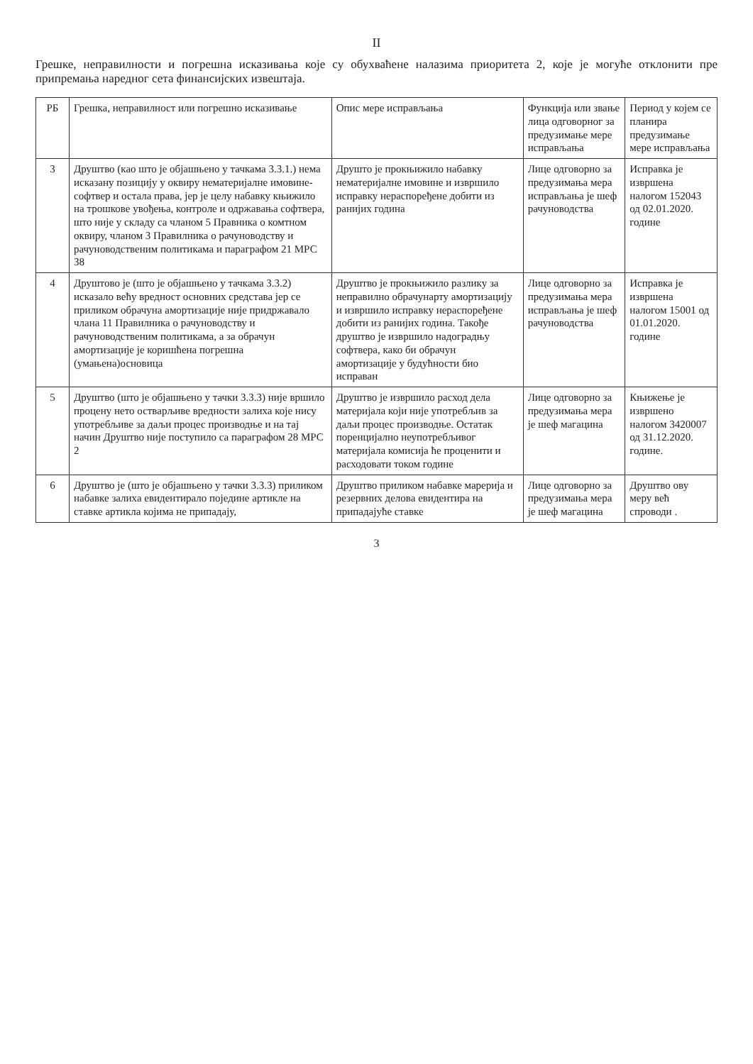II
Грешке, неправилности и погрешна исказивања које су обухваћене налазима приоритета 2, које је могуће отклонити пре припремања наредног сета финансијских извештаја.
| РБ | Грешка, неправилност или погрешно исказивање | Опис мере исправљања | Функција или звање лица одговорног за предузимање мере исправљања | Период у којем се планира предузимање мере исправљања |
| --- | --- | --- | --- | --- |
| 3 | Друштво (као што је објашњено у тачкама 3.3.1.) нема исказану позицију у оквиру нематеријалне имовине- софтвер и остала права, јер је целу набавку књижило на трошкове увођења, контроле и одржавања софтвера, што није у складу са чланом 5 Правника о комтном оквиру, чланом 3 Правилника о рачуноводству и рачуноводственим политикама и параграфом 21 МРС 38 | Друшто је прокњижило набавку нематеријалне имовине и извршило исправку нераспоређене добити из ранијих година | Лице одговорно за предузимања мера исправљања је шеф рачуноводства | Исправка је извршена налогом 152043 од 02.01.2020. године |
| 4 | Друштово је (што је објашњено у тачкама 3.3.2) исказало већу вредност основних средстава јер се приликом обрачуна амортизације није придржавало члана 11 Правилника о рачуноводству и рачуноводственим политикама, а за обрачун амортизације је коришћена погрешна (умањена)основица | Друштво је прокњижило разлику за неправилно обрачунарту амортизацију и извршило исправку нераспоређене добити из ранијих година. Такође друштво је извршило надоградњу софтвера, како би обрачун амортизације у будућности био исправан | Лице одговорно за предузимања мера исправљања је шеф рачуноводства | Исправка је извршена налогом 15001 од 01.01.2020. године |
| 5 | Друштво (што је објашњено у тачки 3.3.3) није вршило процену нето остварљиве вредности залиха које нису употребљиве за даљи процес производње и на тај начин Друштво није поступило са параграфом 28 МРС 2 | Друштво је извршило расход дела материјала који није употребљив за даљи процес производње. Остатак поренцијално неупотребљивог материјала комисија ће проценити и расходовати током године | Лице одговорно за предузимања мера је шеф магацина | Књижење је извршено налогом 3420007 од 31.12.2020. године. |
| 6 | Друштво је (што је објашњено у тачки 3.3.3) приликом набавке залиха евидентирало поједине артикле на ставке артикла којима не припадају, | Друштво приликом набавке марерија и резервних делова евидентира на припадајуће ставке | Лице одговорно за предузимања мера је шеф магацина | Друштво ову меру већ спроводи . |
3